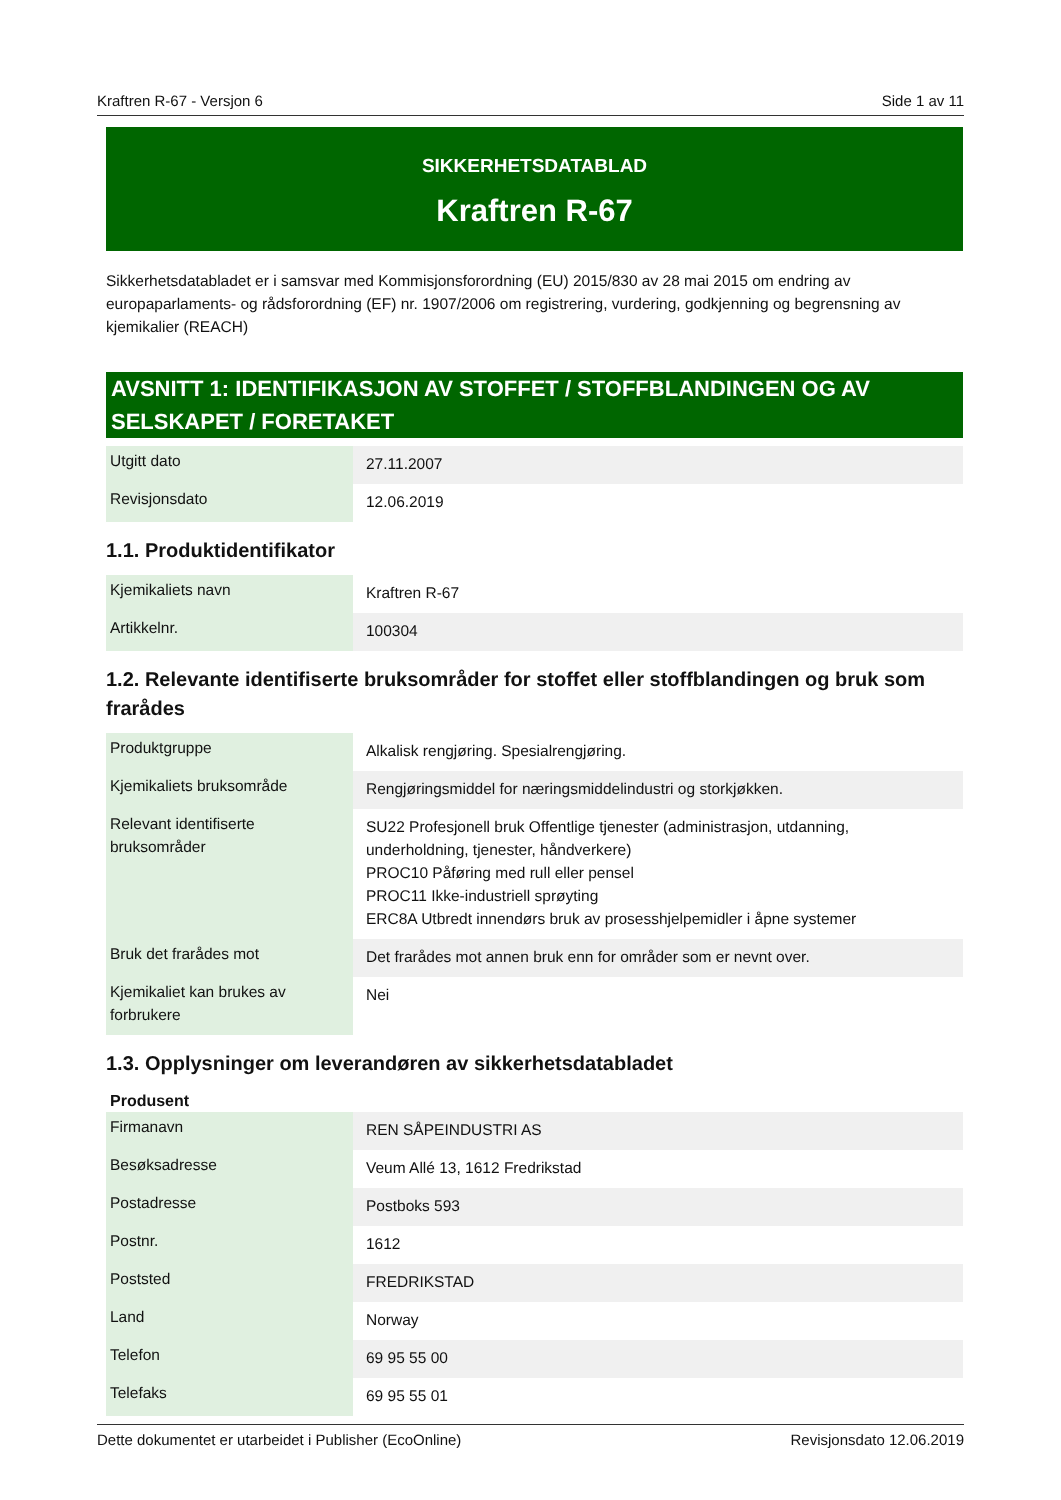Kraftren R-67 - Versjon 6 Side 1 av 11
SIKKERHETSDATABLAD
Kraftren R-67
Sikkerhetsdatabladet er i samsvar med Kommisjonsforordning (EU) 2015/830 av 28 mai 2015 om endring av europaparlaments- og rådsforordning (EF) nr. 1907/2006 om registrering, vurdering, godkjenning og begrensning av kjemikalier (REACH)
AVSNITT 1: IDENTIFIKASJON AV STOFFET / STOFFBLANDINGEN OG AV SELSKAPET / FORETAKET
| Utgitt dato | 27.11.2007 |
| Revisjonsdato | 12.06.2019 |
1.1. Produktidentifikator
| Kjemikaliets navn | Kraftren R-67 |
| Artikkelnr. | 100304 |
1.2. Relevante identifiserte bruksområder for stoffet eller stoffblandingen og bruk som frarådes
| Produktgruppe | Alkalisk rengjøring. Spesialrengjøring. |
| Kjemikaliets bruksområde | Rengjøringsmiddel for næringsmiddelindustri og storkjøkken. |
| Relevant identifiserte bruksområder | SU22 Profesjonell bruk Offentlige tjenester (administrasjon, utdanning, underholdning, tjenester, håndverkere) PROC10 Påføring med rull eller pensel PROC11 Ikke-industriell sprøyting ERC8A Utbredt innendørs bruk av prosesshjelpemidler i åpne systemer |
| Bruk det frarådes mot | Det frarådes mot annen bruk enn for områder som er nevnt over. |
| Kjemikaliet kan brukes av forbrukere | Nei |
1.3. Opplysninger om leverandøren av sikkerhetsdatabladet
Produsent
| Firmanavn | REN SÅPEINDUSTRI AS |
| Besøksadresse | Veum Allé 13, 1612 Fredrikstad |
| Postadresse | Postboks 593 |
| Postnr. | 1612 |
| Poststed | FREDRIKSTAD |
| Land | Norway |
| Telefon | 69 95 55 00 |
| Telefaks | 69 95 55 01 |
Dette dokumentet er utarbeidet i Publisher (EcoOnline) Revisjonsdato 12.06.2019